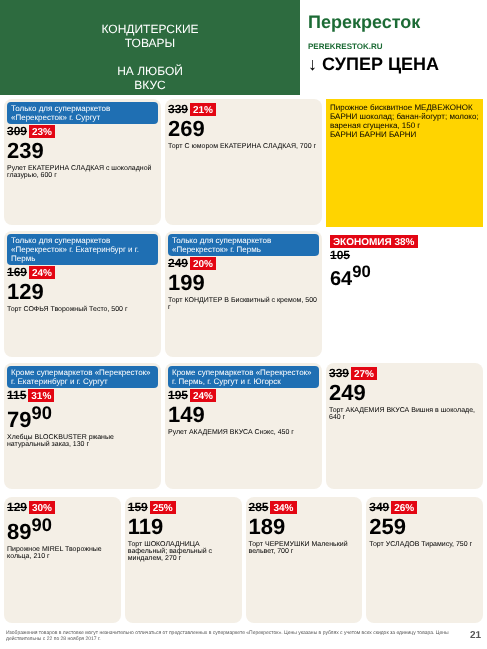КОНДИТЕРСКИЕ
ТОВАРЫ
НА ЛЮБОЙ
ВКУС
Перекресток
PEREKRESTOK.RU
↓ СУПЕР ЦЕНА
Только для супермаркетов «Перекресток» г. Сургут
309 23%
239
Рулет ЕКАТЕРИНА СЛАДКАЯ с шоколадной глазурью, 600 г
339 21%
269
Торт С юмором ЕКАТЕРИНА СЛАДКАЯ, 700 г
Пирожное бисквитное МЕДВЕЖОНОК БАРНИ шоколад; банан-йогурт; молоко; вареная сгущенка, 150 г
БАРНИ БАРНИ БАРНИ
Только для супермаркетов «Перекресток» г. Екатеринбург и г. Пермь
169 24%
129
Торт СОФЬЯ Творожный Тесто, 500 г
Только для супермаркетов «Перекресток» г. Пермь
249 20%
199
Торт КОНДИТЕР В Бисквитный с кремом, 500 г
ЭКОНОМИЯ 38%
105
64<sup>90</sup>
Кроме супермаркетов «Перекресток» г. Екатеринбург и г. Сургут
115 31%
79<sup>90</sup>
Хлебцы BLOCKBUSTER ржаные натуральный заказ, 130 г
Кроме супермаркетов «Перекресток» г. Пермь, г. Сургут и г. Югорск
195 24%
149
Рулет АКАДЕМИЯ ВКУСА Снэкс, 450 г
339 27%
249
Торт АКАДЕМИЯ ВКУСА Вишня в шоколаде, 640 г
129 30%
89<sup>90</sup>
Пирожное MIREL Творожные кольца, 210 г
159 25%
119
Торт ШОКОЛАДНИЦА вафельный; вафельный с миндалем, 270 г
285 34%
189
Торт ЧЕРЕМУШКИ Маленький вельвет, 700 г
349 26%
259
Торт УСЛАДОВ Тирамису, 750 г
Изображения товаров в листовке могут незначительно отличаться от представленных в супермаркете «Перекресток». Цены указаны в рублях с учетом всех скидок за единицу товара. Цены действительны с 22 по 28 ноября 2017 г. 21